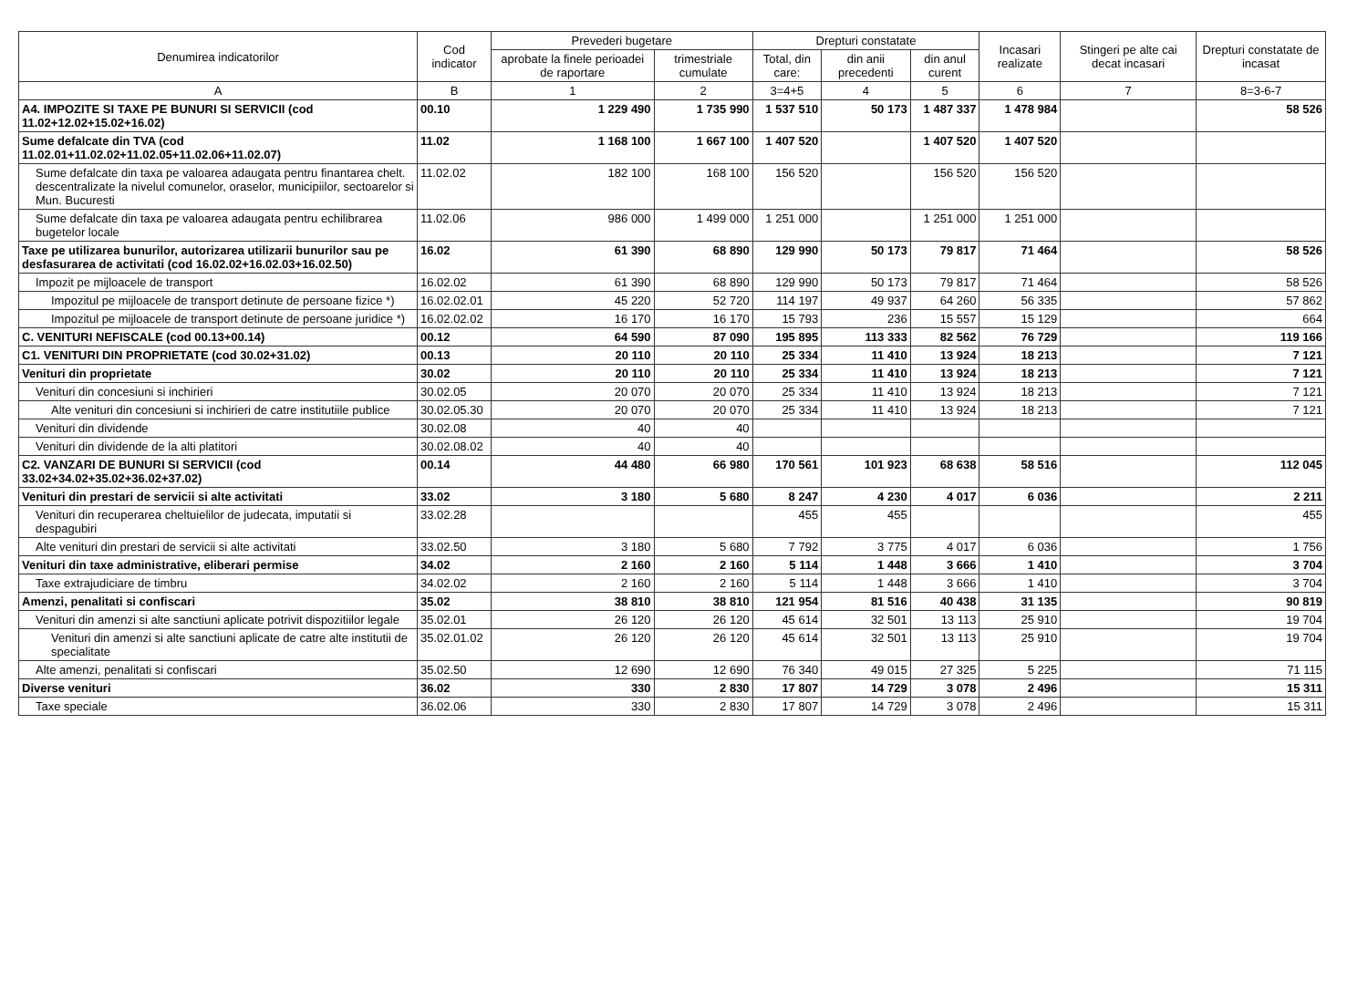| Denumirea indicatorilor | Cod indicator | Prevederi bugetare | | Drepturi constatate | | | Incasari realizate | Stingeri pe alte cai decat incasari | Drepturi constatate de incasat |
| --- | --- | --- | --- | --- | --- | --- | --- | --- | --- |
| | | aprobate la finele perioadei de raportare | trimestriale cumulate | Total, din care: | din anii precedenti | din anul curent | | | |
| A | B | 1 | 2 | 3=4+5 | 4 | 5 | 6 | 7 | 8=3-6-7 |
| A4. IMPOZITE SI TAXE PE BUNURI SI SERVICII (cod 11.02+12.02+15.02+16.02) | 00.10 | 1 229 490 | 1 735 990 | 1 537 510 | 50 173 | 1 487 337 | 1 478 984 | | 58 526 |
| Sume defalcate din TVA (cod 11.02.01+11.02.02+11.02.05+11.02.06+11.02.07) | 11.02 | 1 168 100 | 1 667 100 | 1 407 520 | | 1 407 520 | 1 407 520 | | |
| Sume defalcate din taxa pe valoarea adaugata pentru finantarea chelt. descentralizate la nivelul comunelor, oraselor, municipiilor, sectoarelor si Mun. Bucuresti | 11.02.02 | 182 100 | 168 100 | 156 520 | | 156 520 | 156 520 | | |
| Sume defalcate din taxa pe valoarea adaugata pentru echilibrarea bugetelor locale | 11.02.06 | 986 000 | 1 499 000 | 1 251 000 | | 1 251 000 | 1 251 000 | | |
| Taxe pe utilizarea bunurilor, autorizarea utilizarii bunurilor sau pe desfasurarea de activitati (cod 16.02.02+16.02.03+16.02.50) | 16.02 | 61 390 | 68 890 | 129 990 | 50 173 | 79 817 | 71 464 | | 58 526 |
| Impozit pe mijloacele de transport | 16.02.02 | 61 390 | 68 890 | 129 990 | 50 173 | 79 817 | 71 464 | | 58 526 |
| Impozitul pe mijloacele de transport detinute de persoane fizice *) | 16.02.02.01 | 45 220 | 52 720 | 114 197 | 49 937 | 64 260 | 56 335 | | 57 862 |
| Impozitul pe mijloacele de transport detinute de persoane juridice *) | 16.02.02.02 | 16 170 | 16 170 | 15 793 | 236 | 15 557 | 15 129 | | 664 |
| C. VENITURI NEFISCALE (cod 00.13+00.14) | 00.12 | 64 590 | 87 090 | 195 895 | 113 333 | 82 562 | 76 729 | | 119 166 |
| C1. VENITURI DIN PROPRIETATE (cod 30.02+31.02) | 00.13 | 20 110 | 20 110 | 25 334 | 11 410 | 13 924 | 18 213 | | 7 121 |
| Venituri din proprietate | 30.02 | 20 110 | 20 110 | 25 334 | 11 410 | 13 924 | 18 213 | | 7 121 |
| Venituri din concesiuni si inchirieri | 30.02.05 | 20 070 | 20 070 | 25 334 | 11 410 | 13 924 | 18 213 | | 7 121 |
| Alte venituri din concesiuni si inchirieri de catre institutiile publice | 30.02.05.30 | 20 070 | 20 070 | 25 334 | 11 410 | 13 924 | 18 213 | | 7 121 |
| Venituri din dividende | 30.02.08 | 40 | 40 | | | | | | |
| Venituri din dividende de la alti platitori | 30.02.08.02 | 40 | 40 | | | | | | |
| C2. VANZARI DE BUNURI SI SERVICII (cod 33.02+34.02+35.02+36.02+37.02) | 00.14 | 44 480 | 66 980 | 170 561 | 101 923 | 68 638 | 58 516 | | 112 045 |
| Venituri din prestari de servicii si alte activitati | 33.02 | 3 180 | 5 680 | 8 247 | 4 230 | 4 017 | 6 036 | | 2 211 |
| Venituri din recuperarea cheltuielilor de judecata, imputatii si despagubiri | 33.02.28 | | | 455 | 455 | | | | 455 |
| Alte venituri din prestari de servicii si alte activitati | 33.02.50 | 3 180 | 5 680 | 7 792 | 3 775 | 4 017 | 6 036 | | 1 756 |
| Venituri din taxe administrative, eliberari permise | 34.02 | 2 160 | 2 160 | 5 114 | 1 448 | 3 666 | 1 410 | | 3 704 |
| Taxe extrajudiciare de timbru | 34.02.02 | 2 160 | 2 160 | 5 114 | 1 448 | 3 666 | 1 410 | | 3 704 |
| Amenzi, penalitati si confiscari | 35.02 | 38 810 | 38 810 | 121 954 | 81 516 | 40 438 | 31 135 | | 90 819 |
| Venituri din amenzi si alte sanctiuni aplicate potrivit dispozitiilor legale | 35.02.01 | 26 120 | 26 120 | 45 614 | 32 501 | 13 113 | 25 910 | | 19 704 |
| Venituri din amenzi si alte sanctiuni aplicate de catre alte institutii de specialitate | 35.02.01.02 | 26 120 | 26 120 | 45 614 | 32 501 | 13 113 | 25 910 | | 19 704 |
| Alte amenzi, penalitati si confiscari | 35.02.50 | 12 690 | 12 690 | 76 340 | 49 015 | 27 325 | 5 225 | | 71 115 |
| Diverse venituri | 36.02 | 330 | 2 830 | 17 807 | 14 729 | 3 078 | 2 496 | | 15 311 |
| Taxe speciale | 36.02.06 | 330 | 2 830 | 17 807 | 14 729 | 3 078 | 2 496 | | 15 311 |